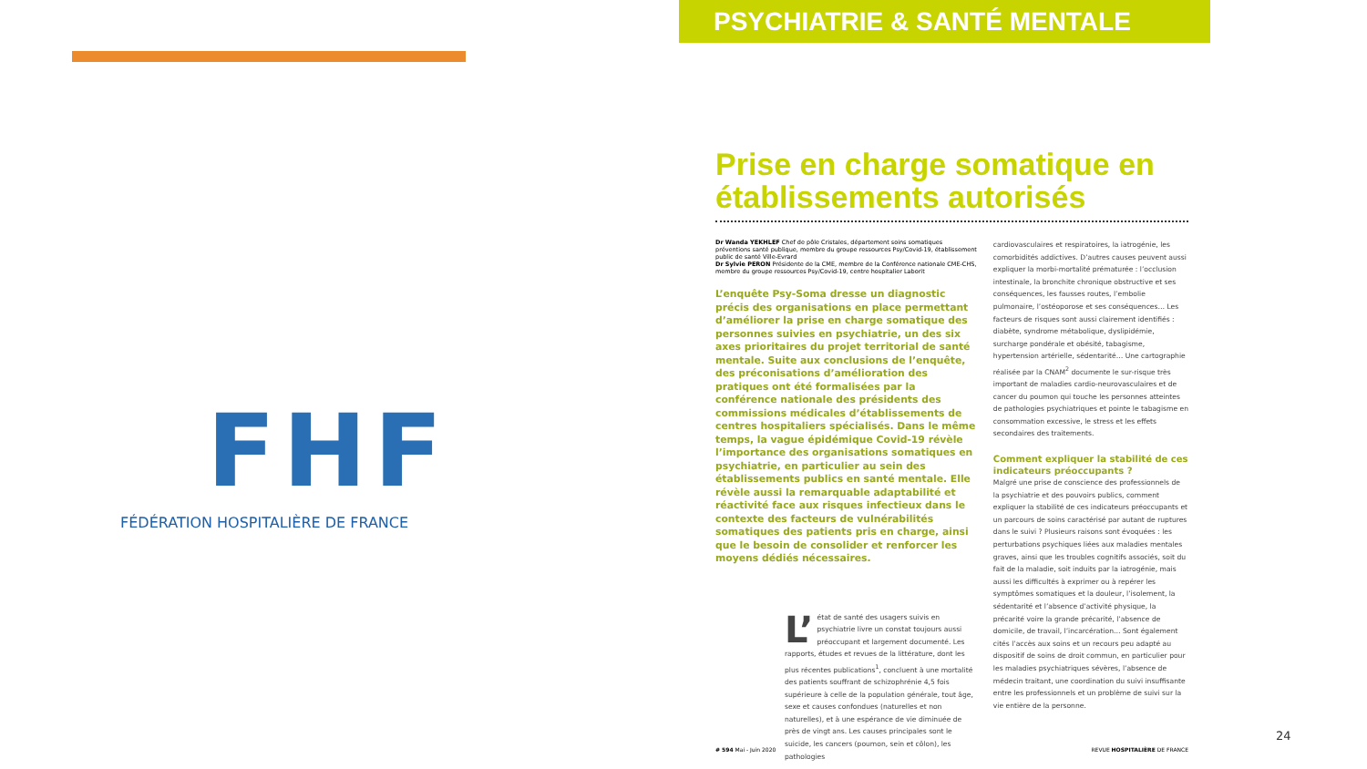FHF
FÉDÉRATION HOSPITALIÈRE DE FRANCE
PSYCHIATRIE & SANTÉ MENTALE
Prise en charge somatique en établissements autorisés
Dr Wanda YEKHLEF Chef de pôle Cristales, département soins somatiques préventions santé publique, membre du groupe ressources Psy/Covid-19, établissement public de santé Ville-Evrard
Dr Sylvie PERON Présidente de la CME, membre de la Conférence nationale CME-CHS, membre du groupe ressources Psy/Covid-19, centre hospitalier Laborit
L’enquête Psy-Soma dresse un diagnostic précis des organisations en place permettant d’améliorer la prise en charge somatique des personnes suivies en psychiatrie, un des six axes prioritaires du projet territorial de santé mentale. Suite aux conclusions de l’enquête, des préconisations d’amélioration des pratiques ont été formalisées par la conférence nationale des présidents des commissions médicales d’établissements de centres hospitaliers spécialisés. Dans le même temps, la vague épidémique Covid-19 révèle l’importance des organisations somatiques en psychiatrie, en particulier au sein des établissements publics en santé mentale. Elle révèle aussi la remarquable adaptabilité et réactivité face aux risques infectieux dans le contexte des facteurs de vulnérabilités somatiques des patients pris en charge, ainsi que le besoin de consolider et renforcer les moyens dédiés nécessaires.
L’ état de santé des usagers suivis en psychiatrie livre un constat toujours aussi préoccupant et largement documenté. Les rapports, études et revues de la littérature, dont les plus récentes publications<sup>1</sup>, concluent à une mortalité des patients souffrant de schizophrénie 4,5 fois supérieure à celle de la population générale, tout âge, sexe et causes confondues (naturelles et non naturelles), et à une espérance de vie diminuée de près de vingt ans. Les causes principales sont le suicide, les cancers (poumon, sein et côlon), les pathologies
cardiovasculaires et respiratoires, la iatrogénie, les comorbidités addictives. D’autres causes peuvent aussi expliquer la morbi-mortalité prématurée : l’occlusion intestinale, la bronchite chronique obstructive et ses conséquences, les fausses routes, l’embolie pulmonaire, l’ostéoporose et ses conséquences… Les facteurs de risques sont aussi clairement identifiés : diabète, syndrome métabolique, dyslipidémie, surcharge pondérale et obésité, tabagisme, hypertension artérielle, sédentarité… Une cartographie réalisée par la CNAM<sup>2</sup> documente le sur-risque très important de maladies cardio-neurovasculaires et de cancer du poumon qui touche les personnes atteintes de pathologies psychiatriques et pointe le tabagisme en consommation excessive, le stress et les effets secondaires des traitements.
Comment expliquer la stabilité de ces indicateurs préoccupants ?
Malgré une prise de conscience des professionnels de la psychiatrie et des pouvoirs publics, comment expliquer la stabilité de ces indicateurs préoccupants et un parcours de soins caractérisé par autant de ruptures dans le suivi ? Plusieurs raisons sont évoquées : les perturbations psychiques liées aux maladies mentales graves, ainsi que les troubles cognitifs associés, soit du fait de la maladie, soit induits par la iatrogénie, mais aussi les difficultés à exprimer ou à repérer les symptômes somatiques et la douleur, l’isolement, la sédentarité et l’absence d’activité physique, la précarité voire la grande précarité, l’absence de domicile, de travail, l’incarcération… Sont également cités l’accès aux soins et un recours peu adapté au dispositif de soins de droit commun, en particulier pour les maladies psychiatriques sévères, l’absence de médecin traitant, une coordination du suivi insuffisante entre les professionnels et un problème de suivi sur la vie entière de la personne.
# 594 Mai - Juin 2020 REVUE HOSPITALIÈRE DE FRANCE
24